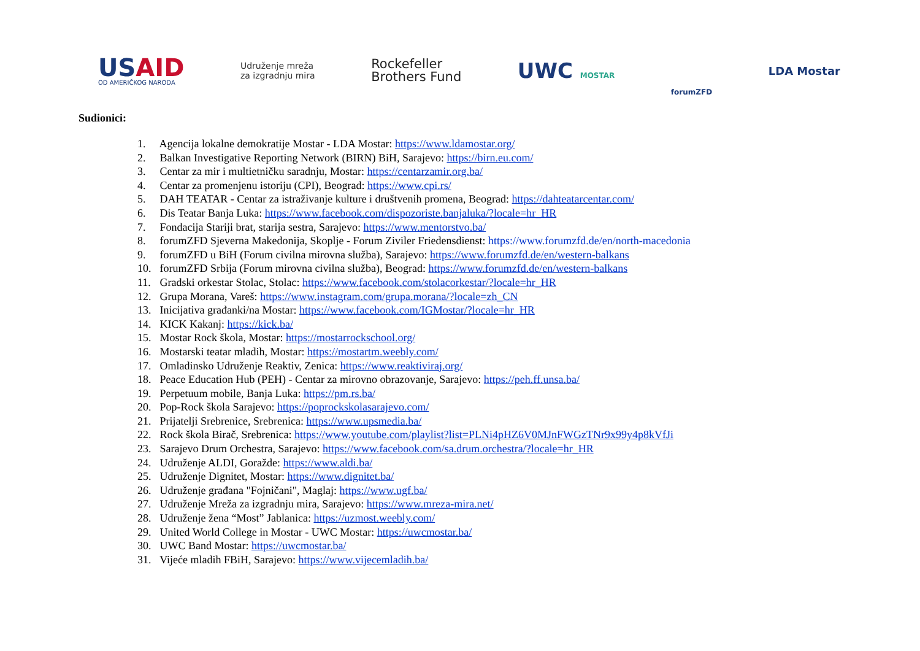USAID
OD AMERIČKOG NARODA
Udruženje mreža
za izgradnju mira
Rockefeller
Brothers Fund
UWC MOSTAR
forumZFD
LDA Mostar
Sudionici:
1. Agencija lokalne demokratije Mostar - LDA Mostar: https://www.ldamostar.org/
2. Balkan Investigative Reporting Network (BIRN) BiH, Sarajevo: https://birn.eu.com/
3. Centar za mir i multietničku saradnju, Mostar: https://centarzamir.org.ba/
4. Centar za promenjenu istoriju (CPI), Beograd: https://www.cpi.rs/
5. DAH TEATAR - Centar za istraživanje kulture i društvenih promena, Beograd: https://dahteatarcentar.com/
6. Dis Teatar Banja Luka: https://www.facebook.com/dispozoriste.banjaluka/?locale=hr_HR
7. Fondacija Stariji brat, starija sestra, Sarajevo: https://www.mentorstvo.ba/
8. forumZFD Sjeverna Makedonija, Skoplje - Forum Ziviler Friedensdienst: https://www.forumzfd.de/en/north-macedonia
9. forumZFD u BiH (Forum civilna mirovna služba), Sarajevo: https://www.forumzfd.de/en/western-balkans
10. forumZFD Srbija (Forum mirovna civilna služba), Beograd: https://www.forumzfd.de/en/western-balkans
11. Gradski orkestar Stolac, Stolac: https://www.facebook.com/stolacorkestar/?locale=hr_HR
12. Grupa Morana, Vareš: https://www.instagram.com/grupa.morana/?locale=zh_CN
13. Inicijativa građanki/na Mostar: https://www.facebook.com/IGMostar/?locale=hr_HR
14. KICK Kakanj: https://kick.ba/
15. Mostar Rock škola, Mostar: https://mostarrockschool.org/
16. Mostarski teatar mladih, Mostar: https://mostartm.weebly.com/
17. Omladinsko Udruženje Reaktiv, Zenica: https://www.reaktiviraj.org/
18. Peace Education Hub (PEH) - Centar za mirovno obrazovanje, Sarajevo: https://peh.ff.unsa.ba/
19. Perpetuum mobile, Banja Luka: https://pm.rs.ba/
20. Pop-Rock škola Sarajevo: https://poprockskolasarajevo.com/
21. Prijatelji Srebrenice, Srebrenica: https://www.upsmedia.ba/
22. Rock škola Birač, Srebrenica: https://www.youtube.com/playlist?list=PLNi4pHZ6V0MJnFWGzTNr9x99y4p8kVfJi
23. Sarajevo Drum Orchestra, Sarajevo: https://www.facebook.com/sa.drum.orchestra/?locale=hr_HR
24. Udruženje ALDI, Goražde: https://www.aldi.ba/
25. Udruženje Dignitet, Mostar: https://www.dignitet.ba/
26. Udruženje građana "Fojničani", Maglaj: https://www.ugf.ba/
27. Udruženje Mreža za izgradnju mira, Sarajevo: https://www.mreza-mira.net/
28. Udruženje žena “Most” Jablanica: https://uzmost.weebly.com/
29. United World College in Mostar - UWC Mostar: https://uwcmostar.ba/
30. UWC Band Mostar: https://uwcmostar.ba/
31. Vijeće mladih FBiH, Sarajevo: https://www.vijecemladih.ba/